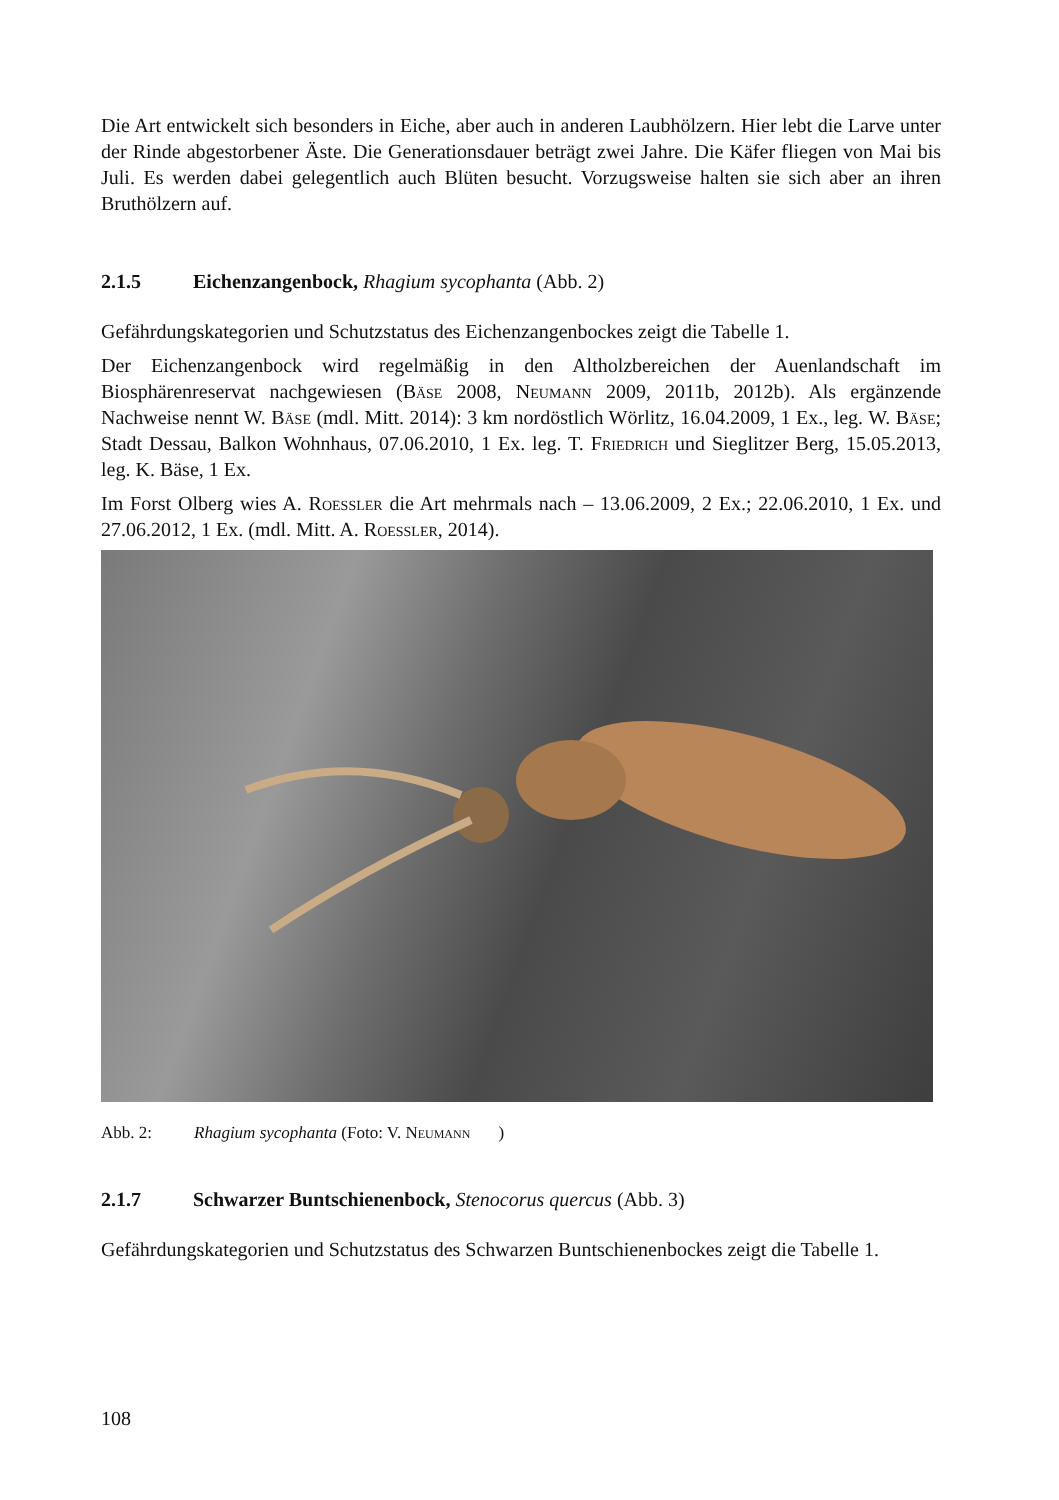Die Art entwickelt sich besonders in Eiche, aber auch in anderen Laubhölzern. Hier lebt die Larve unter der Rinde abgestorbener Äste. Die Generationsdauer beträgt zwei Jahre. Die Käfer fliegen von Mai bis Juli. Es werden dabei gelegentlich auch Blüten besucht. Vorzugsweise halten sie sich aber an ihren Bruthölzern auf.
2.1.5 Eichenzangenbock, Rhagium sycophanta (Abb. 2)
Gefährdungskategorien und Schutzstatus des Eichenzangenbockes zeigt die Tabelle 1.
Der Eichenzangenbock wird regelmäßig in den Altholzbereichen der Auenlandschaft im Biosphärenreservat nachgewiesen (Bäse 2008, Neumann 2009, 2011b, 2012b). Als ergänzende Nachweise nennt W. Bäse (mdl. Mitt. 2014): 3 km nordöstlich Wörlitz, 16.04.2009, 1 Ex., leg. W. Bäse; Stadt Dessau, Balkon Wohnhaus, 07.06.2010, 1 Ex. leg. T. Friedrich und Sieglitzer Berg, 15.05.2013, leg. K. Bäse, 1 Ex.
Im Forst Olberg wies A. Roessler die Art mehrmals nach – 13.06.2009, 2 Ex.; 22.06.2010, 1 Ex. und 27.06.2012, 1 Ex. (mdl. Mitt. A. Roessler, 2014).
Abb. 2: Rhagium sycophanta (Foto: V. Neumann)
2.1.7 Schwarzer Buntschienenbock, Stenocorus quercus (Abb. 3)
Gefährdungskategorien und Schutzstatus des Schwarzen Buntschienenbockes zeigt die Tabelle 1.
108